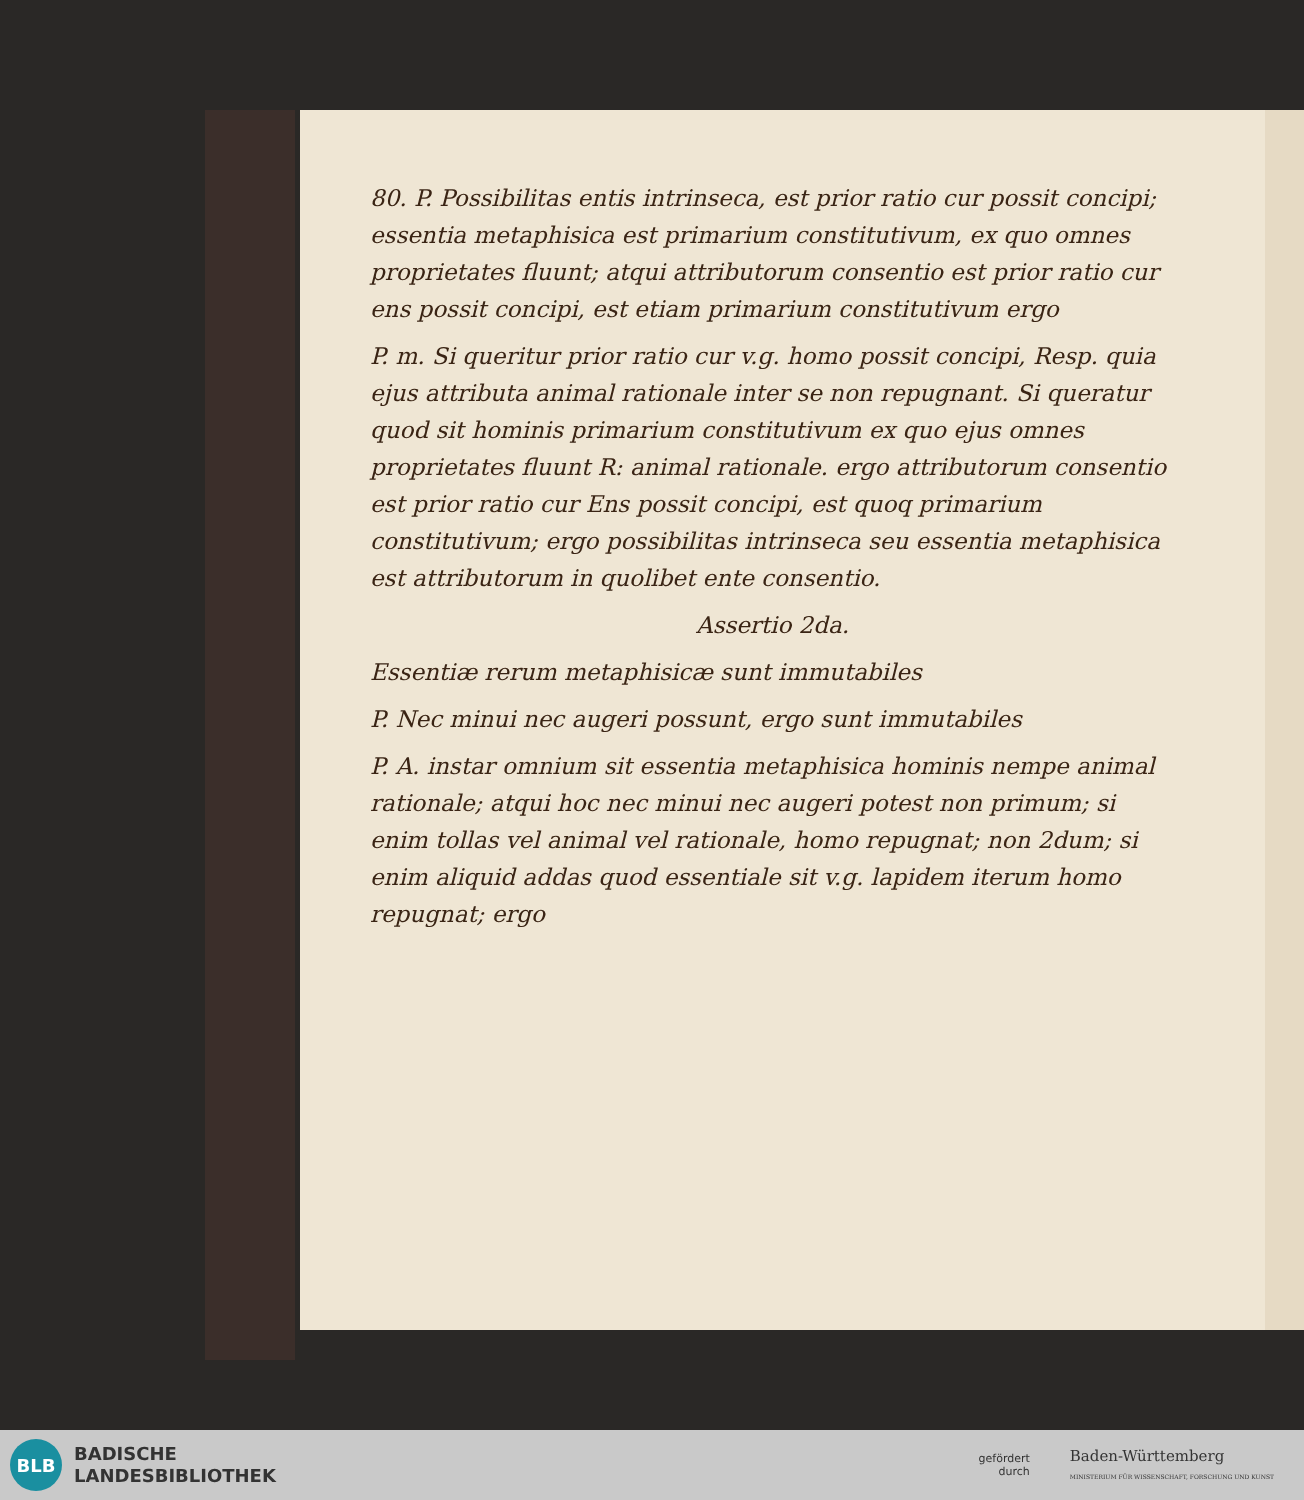80. P. Possibilitas entis intrinseca, est prior ratio cur possit concipi; essentia metaphisica est primarium constitutivum, ex quo omnes proprietates fluunt; atqui attributorum consentio est prior ratio cur ens possit concipi, est etiam primarium constitutivum ergo
P. m. Si queritur prior ratio cur v.g. homo possit concipi, Resp. quia ejus attributa animal rationale inter se non repugnant. Si queratur quod sit hominis primarium constitutivum ex quo ejus omnes proprietates fluunt R: animal rationale. ergo attributorum consentio est prior ratio cur Ens possit concipi, est quoq primarium constitutivum; ergo possibilitas intrinseca seu essentia metaphisica est attributorum in quolibet ente consentio.
Assertio 2da.
Essentiæ rerum metaphisicæ sunt immutabiles
P. Nec minui nec augeri possunt, ergo sunt immutabiles
P. A. instar omnium sit essentia metaphisica hominis nempe animal rationale; atqui hoc nec minui nec augeri potest non primum; si enim tollas vel animal vel rationale, homo repugnat; non 2dum; si enim aliquid addas quod essentiale sit v.g. lapidem iterum homo repugnat; ergo
BLB
BADISCHE
LANDESBIBLIOTHEK
gefördert
durch
Baden-Württemberg
MINISTERIUM FÜR WISSENSCHAFT, FORSCHUNG UND KUNST